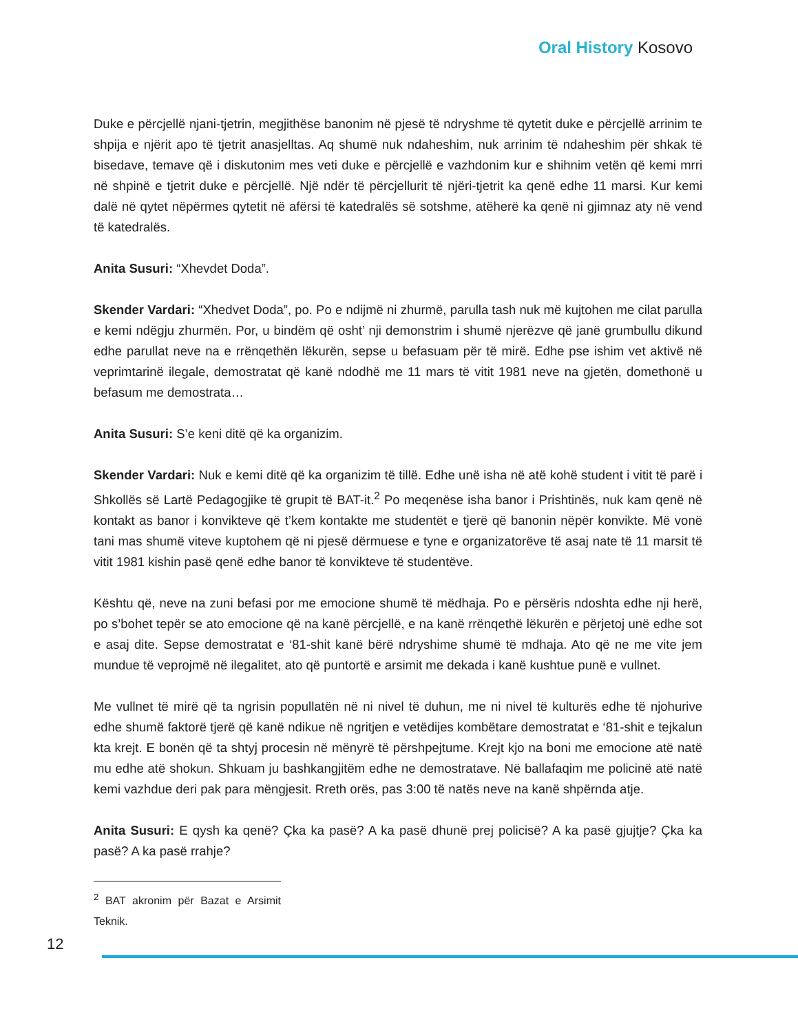Oral History Kosovo
Duke e përcjellë njani-tjetrin, megjithëse banonim në pjesë të ndryshme të qytetit duke e përcjellë arrinim te shpija e njërit apo të tjetrit anasjelltas. Aq shumë nuk ndaheshim, nuk arrinim të ndaheshim për shkak të bisedave, temave që i diskutonim mes veti duke e përcjellë e vazhdonim kur e shihnim vetën që kemi mrri në shpinë e tjetrit duke e përcjellë. Një ndër të përcjellurit të njëri-tjetrit ka qenë edhe 11 marsi. Kur kemi dalë në qytet nëpërmes qytetit në afërsi të katedralës së sotshme, atëherë ka qenë ni gjimnaz aty në vend të katedralës.
Anita Susuri: “Xhevdet Doda”.
Skender Vardari: “Xhedvet Doda”, po. Po e ndijmë ni zhurmë, parulla tash nuk më kujtohen me cilat parulla e kemi ndëgju zhurmën. Por, u bindëm që osht’ nji demonstrim i shumë njerëzve që janë grumbullu dikund edhe parullat neve na e rrënqethën lëkurën, sepse u befasuam për të mirë. Edhe pse ishim vet aktivë në veprimtarinë ilegale, demostratat që kanë ndodhë me 11 mars të vitit 1981 neve na gjetën, domethonë u befasum me demostrata…
Anita Susuri: S’e keni ditë që ka organizim.
Skender Vardari: Nuk e kemi ditë që ka organizim të tillë. Edhe unë isha në atë kohë student i vitit të parë i Shkollës së Lartë Pedagogjike të grupit të BAT-it.<sup>2</sup> Po meqenëse isha banor i Prishtinës, nuk kam qenë në kontakt as banor i konvikteve që t’kem kontakte me studentët e tjerë që banonin nëpër konvikte. Më vonë tani mas shumë viteve kuptohem që ni pjesë dërmuese e tyne e organizatorëve të asaj nate të 11 marsit të vitit 1981 kishin pasë qenë edhe banor të konvikteve të studentëve.
Kështu që, neve na zuni befasi por me emocione shumë të mëdhaja. Po e përsëris ndoshta edhe nji herë, po s’bohet tepër se ato emocione që na kanë përcjellë, e na kanë rrënqethë lëkurën e përjetoj unë edhe sot e asaj dite. Sepse demostratat e ‘81-shit kanë bërë ndryshime shumë të mdhaja. Ato që ne me vite jem mundue të veprojmë në ilegalitet, ato që puntortë e arsimit me dekada i kanë kushtue punë e vullnet.
Me vullnet të mirë që ta ngrisin popullatën në ni nivel të duhun, me ni nivel të kulturës edhe të njohurive edhe shumë faktorë tjerë që kanë ndikue në ngritjen e vetëdijes kombëtare demostratat e ‘81-shit e tejkalun kta krejt. E bonën që ta shtyj procesin në mënyrë të përshpejtume. Krejt kjo na boni me emocione atë natë mu edhe atë shokun. Shkuam ju bashkangjitëm edhe ne demostratave. Në ballafaqim me policinë atë natë kemi vazhdue deri pak para mëngjesit. Rreth orës, pas 3:00 të natës neve na kanë shpërnda atje.
Anita Susuri: E qysh ka qenë? Çka ka pasë? A ka pasë dhunë prej policisë? A ka pasë gjujtje? Çka ka pasë? A ka pasë rrahje?
<sup>2</sup> BAT akronim për Bazat e Arsimit Teknik.
12